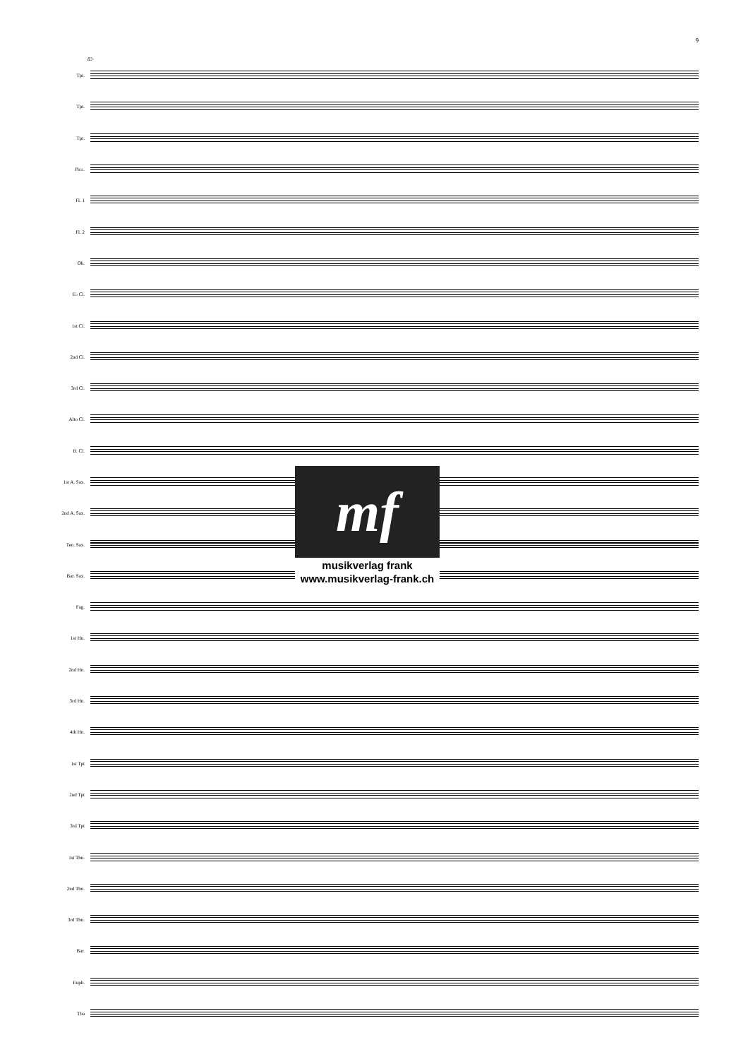9
83
Tpt.
Tpt.
Tpt.
Picc.
Fl. 1
Fl. 2
Ob.
E♭ Cl.
1st Cl.
2nd Cl.
3rd Cl.
Alto Cl.
B. Cl.
1st A. Sax.
2nd A. Sax.
Ten. Sax.
Bar. Sax.
Fag.
1st Hn.
2nd Hn.
3rd Hn.
4th Hn.
1st Tpt
2nd Tpt
3rd Tpt
1st Tbn.
2nd Tbn.
3rd Tbn.
Bar.
Euph.
Tba
mf
musikverlag frank
www.musikverlag-frank.ch